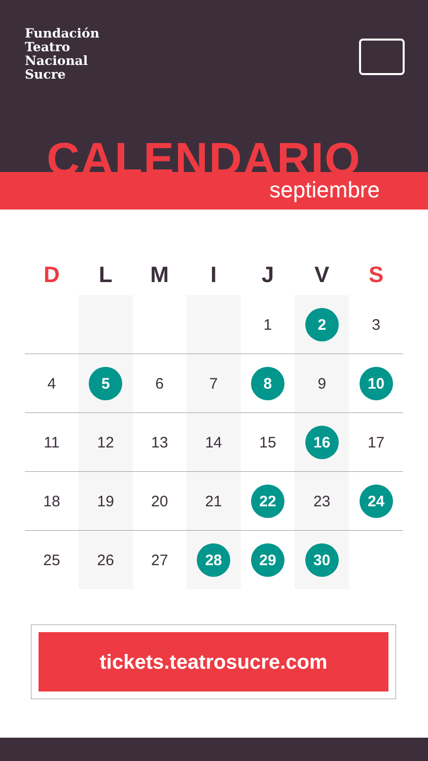Fundación
Teatro
Nacional
Sucre
CALENDARIO
septiembre
| D | L | M | I | J | V | S |
| --- | --- | --- | --- | --- | --- | --- |
| | | | | 1 | 2 | 3 |
| 4 | 5 | 6 | 7 | 8 | 9 | 10 |
| 11 | 12 | 13 | 14 | 15 | 16 | 17 |
| 18 | 19 | 20 | 21 | 22 | 23 | 24 |
| 25 | 26 | 27 | 28 | 29 | 30 | |
tickets.teatrosucre.com